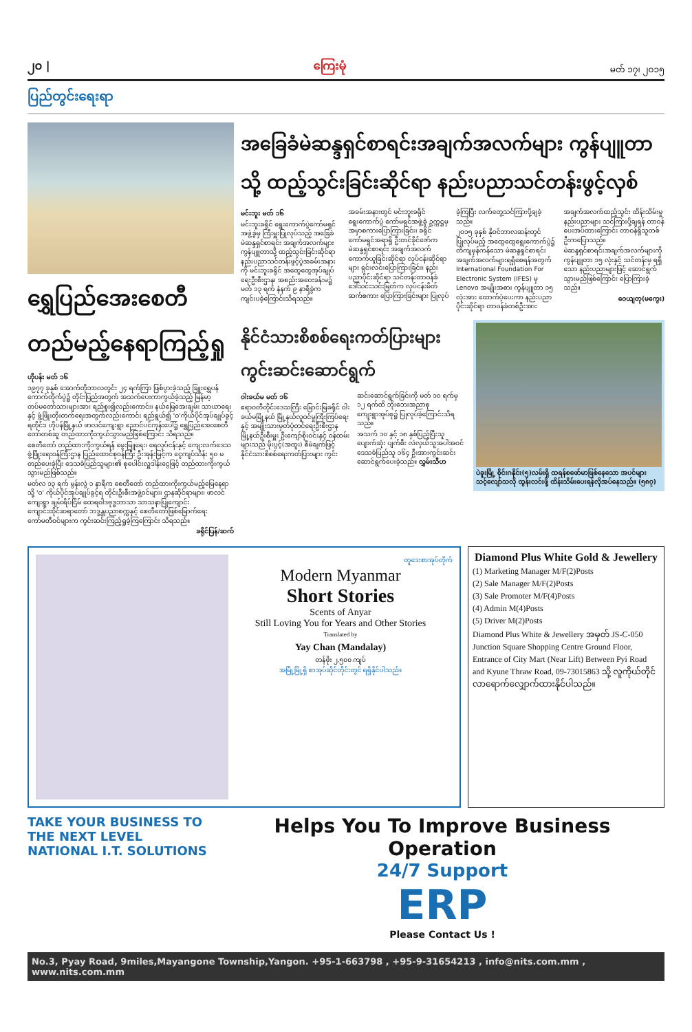၂၀ | ကြေးမုံ မတ် ၁၇၊ ၂၀၁၅
ပြည်တွင်းရေးရာ
ရွှေပြည်အေးစေတီ တည်မည့်နေရာကြည့်ရှု
ဟိုပန်း မတ် ၁၆
၁၉၇၇ ခုနှစ် အောက်တိုဘာလတွင်း ၂၄ ရက်ကြာ ဖြစ်ပွားခဲ့သည့် ခြူးရွှေပန်ကောက်တိုက်ပွဲ၌ တိုင်းပြည်အတွက် အသက်ပေးကာကွယ်ခဲ့သည့် မြန်မာ့တပ်မတော်သားများအား ရည်စူး၍လည်းကောင်း၊ နယ်မြေအေးချမ်း သာယာရေးနှင့် ဖွံ့ဖြိုးတိုးတက်ရေးအတွက်လည်းကောင်း ရည်ရွယ်၍ 'ဝ'ကိုယ်ပိုင်အုပ်ချုပ်ခွင့်ရတိုင်း၊ ဟိုပန်မြို့နယ် ဖာလင်ကျေးရွာ ညောင်ပင်ကုန်းပေါ်၌ ရွှေပြည်အေးစေတီတော်တစ်ဆူ တည်ထားကိုးကွယ်သွားမည်ဖြစ်ကြောင်း သိရသည်။
စေတီတော် တည်ထားကိုးကွယ်ရန် မွေးမြူရေး၊ ရေလုပ်ငန်းနှင့် ကျေးလက်ဒေသဖွံ့ဖြိုးရေးဝန်ကြီးဌာန ပြည်ထောင်စုဝန်ကြီး ဦးအုန်းမြင့်က ငွေကျပ်သိန်း ၅၀ မတည်ပေးခဲ့ပြီး ဒေသခံပြည်သူများ၏ စုပေါင်းလှူဒါန်းငွေဖြင့် တည်ထားကိုးကွယ်သွားမည်ဖြစ်သည်။
မတ်လ ၁၃ ရက် မွန်းလွဲ ၁ နာရီက စေတီတော် တည်ထားကိုးကွယ်မည့်မြေနေရာသို့ 'ဝ' ကိုယ်ပိုင်အုပ်ချုပ်ခွင့်ရ တိုင်းဦးစီးအဖွဲ့ဝင်များ၊ ဌာနဆိုင်ရာများ၊ ဖာလင်ကျေးရွာ ချမ်းရိပ်ငြိမ် ထေရဝါဒဗုဒ္ဓဘာသာ သာသနာပြုကျောင်း ကျောင်းထိုင်ဆရာတော် ဘဒ္ဒန္တပညာစက္ကနှင့် စေတီတော်ဖြစ်မြောက်ရေး ကော်မတီဝင်များက ကွင်းဆင်းကြည့်ရှုခဲ့ကြကြောင်း သိရသည်။
ခရိုင်ပြန်/ဆက်
အခြေခံမဲဆန္ဒရှင်စာရင်းအချက်အလက်များ ကွန်ပျူတာသို့ ထည့်သွင်းခြင်းဆိုင်ရာ နည်းပညာသင်တန်းဖွင့်လှစ်
မင်းဘူး မတ် ၁၆
မင်းဘူးခရိုင် ရွေးကောက်ပွဲကော်မရှင်အဖွဲ့ခွဲမှ ကြီးမှူးပြုလုပ်သည့် အခြေခံ မဲဆန္ဒရှင်စာရင်း အချက်အလက်များ ကွန်ပျူတာသို့ ထည့်သွင်းခြင်းဆိုင်ရာ နည်းပညာသင်တန်းဖွင့်ပွဲအခမ်းအနားကို မင်းဘူးခရိုင် အထွေထွေအုပ်ချုပ်ရေးဦးစီးဌာန၊ အစည်းအဝေးခန်းမ၌ မတ် ၁၃ ရက် နံနက် ၉ နာရီခွဲက ကျင်းပခဲ့ကြောင်းသိရသည်။
အခမ်းအနားတွင် မင်းဘူးခရိုင် ရွေးကောက်ပွဲ ကော်မရှင်အဖွဲ့ခွဲ ဥက္ကဋ္ဌမှ အမှာစကားပြောကြားခြင်း၊ ခရိုင်ကော်မရှင်အရာရှိ ဦးတင်ခိုင်ဇော်က မဲဆန္ဒရှင်စာရင်း အချက်အလက် ကောက်ယူခြင်းဆိုင်ရာ လုပ်ငန်းဆိုင်ရာများ ရှင်းလင်းပြောကြားခြင်း၊ နည်းပညာပိုင်းဆိုင်ရာ သင်တန်းတာဝန်ခံ ဒေါ်သင်းသင်းမြတ်က လုပ်ငန်းမိတ်ဆက်စကား ပြောကြားခြင်းများ ပြုလုပ်ခဲ့ကြပြီး လက်တွေ့သင်ကြားပို့ချခဲ့သည်။
၂၀၁၅ ခုနှစ် နိုဝင်ဘာလဆန်းတွင် ပြုလုပ်မည့် အထွေထွေရွေးကောက်ပွဲ၌ တိကျမှန်ကန်သော မဲဆန္ဒရှင်စာရင်း အချက်အလက်များရရှိစေရန်အတွက် International Foundation For Electronic System (IFES) မှ Lenovo အမျိုးအစား ကွန်ပျူတာ ၁၅ လုံးအား ထောက်ပံ့ပေးကာ နည်းပညာပိုင်းဆိုင်ရာ တာဝန်ခံတစ်ဦးအား အချက်အလက်ထည့်သွင်း ထိန်းသိမ်းမှု နည်းပညာများ သင်ကြားပို့ချရန် တာဝန်ပေးအပ်ထားကြောင်း တာဝန်ရှိသူတစ်ဦးကပြောသည်။
မဲဆန္ဒရှင်စာရင်းအချက်အလက်များကို ကွန်ပျူတာ ၁၅ လုံးနှင့် သင်တန်းမှ ရရှိသော နည်းပညာများဖြင့် ဆောင်ရွက်သွားမည်ဖြစ်ကြောင်း ပြောကြားခဲ့သည်။
ဝေယျတု(မကွေး)
နိုင်ငံသားစိစစ်ရေးကတ်ပြားများ ကွင်းဆင်းဆောင်ရွက်
ဝါးခယ်မ မတ် ၁၆
ဧရာဝတီတိုင်းဒေသကြီး မြောင်းမြခရိုင် ဝါးခယ်မမြို့နယ် မြို့နယ်လူဝင်မှုကြီးကြပ်ရေးနှင့် အမျိုးသားမှတ်ပုံတင်ရေးဦးစီးဌာန မြို့နယ်ဦးစီးမှူး ဦးကျော်စိုးဝင်းနှင့် ဝန်ထမ်းများသည် မိုးပွင့်(အထူး) စီမံချက်ဖြင့် နိုင်ငံသားစိစစ်ရေးကတ်ပြားများ ကွင်းဆင်းဆောင်ရွက်ခြင်းကို မတ် ၁၀ ရက်မှ ၁၂ ရက်ထိ ဘိုးဘေးအညာစုကျေးရွာအုပ်စု၌ ပြုလုပ်ခဲ့ကြောင်းသိရသည်။
အသက် ၁၀ နှင့် ၁၈ နှစ်ပြည့်ပြီးသူ ပျောက်ဆုံး ပျက်စီး လဲလှယ်သူအပါအဝင် ဒေသခံပြည်သူ ၁၆၄ ဦးအားကွင်းဆင်းဆောင်ရွက်ပေးခဲ့သည်။ လွှမ်းသီဟ
ပဲခူးမြို့ စိုင်းဂနိုင်း(၅)လမ်းရှိ ထရန်စဖော်မာဖြစ်နေသော အပင်များ သင့်လျော်သလို ထွန်းလင်းဖို့ ထိန်းသိမ်းပေးရန်လိုအပ်နေသည်။ (၅၈၇)
တူဒေးစာအုပ်တိုက်
Modern Myanmar
Short Stories
Scents of Anyar
Still Loving You for Years and Other Stories
Translated by
Yay Chan (Mandalay)
တန်ဖိုး ၂,၅၀၀ ကျပ်
အမြို့မြို့ရှိ စာအုပ်ဆိုင်တိုင်းတွင် ရရှိနိုင်ပါသည်။
Diamond Plus White Gold & Jewellery
(1) Marketing Manager M/F(2)Posts
(2) Sale Manager M/F(2)Posts
(3) Sale Promoter M/F(4)Posts
(4) Admin M(4)Posts
(5) Driver M(2)Posts
Diamond Plus White & Jewellery အမှတ် JS-C-050 Junction Square Shopping Centre Ground Floor, Entrance of City Mart (Near Lift) Between Pyi Road and Kyune Thraw Road, 09-73015863 သို့ လူကိုယ်တိုင် လာရောက်လျှောက်ထားနိုင်ပါသည်။
TAKE YOUR BUSINESS TO THE NEXT LEVEL
NATIONAL I.T. SOLUTIONS
Helps You To Improve Business Operation
24/7 Support
ERP
Please Contact Us !
No.3, Pyay Road, 9miles,Mayangone Township,Yangon. +95-1-663798 , +95-9-31654213 , info@nits.com.mm , www.nits.com.mm